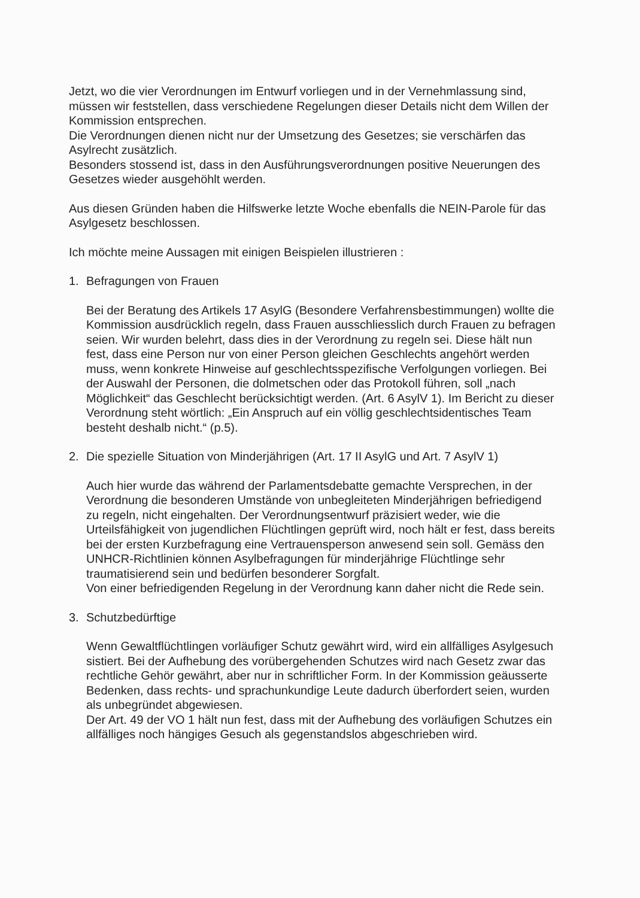Jetzt, wo die vier Verordnungen im Entwurf vorliegen und in der Vernehmlassung sind, müssen wir feststellen, dass verschiedene Regelungen dieser Details nicht dem Willen der Kommission entsprechen.
Die Verordnungen dienen nicht nur der Umsetzung des Gesetzes; sie verschärfen das Asylrecht zusätzlich.
Besonders stossend ist, dass in den Ausführungsverordnungen positive Neuerungen des Gesetzes wieder ausgehöhlt werden.
Aus diesen Gründen haben die Hilfswerke letzte Woche ebenfalls die NEIN-Parole für das Asylgesetz beschlossen.
Ich möchte meine Aussagen mit einigen Beispielen illustrieren :
1. Befragungen von Frauen
Bei der Beratung des Artikels 17 AsylG (Besondere Verfahrensbestimmungen) wollte die Kommission ausdrücklich regeln, dass Frauen ausschliesslich durch Frauen zu befragen seien. Wir wurden belehrt, dass dies in der Verordnung zu regeln sei. Diese hält nun fest, dass eine Person nur von einer Person gleichen Geschlechts angehört werden muss, wenn konkrete Hinweise auf geschlechtsspezifische Verfolgungen vorliegen. Bei der Auswahl der Personen, die dolmetschen oder das Protokoll führen, soll „nach Möglichkeit“ das Geschlecht berücksichtigt werden. (Art. 6 AsylV 1). Im Bericht zu dieser Verordnung steht wörtlich: „Ein Anspruch auf ein völlig geschlechtsidentisches Team besteht deshalb nicht.“ (p.5).
2. Die spezielle Situation von Minderjährigen (Art. 17 II AsylG und Art. 7 AsylV 1)
Auch hier wurde das während der Parlamentsdebatte gemachte Versprechen, in der Verordnung die besonderen Umstände von unbegleiteten Minderjährigen befriedigend zu regeln, nicht eingehalten. Der Verordnungsentwurf präzisiert weder, wie die Urteilsfähigkeit von jugendlichen Flüchtlingen geprüft wird, noch hält er fest, dass bereits bei der ersten Kurzbefragung eine Vertrauensperson anwesend sein soll. Gemäss den UNHCR-Richtlinien können Asylbefragungen für minderjährige Flüchtlinge sehr traumatisierend sein und bedürfen besonderer Sorgfalt.
Von einer befriedigenden Regelung in der Verordnung kann daher nicht die Rede sein.
3. Schutzbedürftige
Wenn Gewaltflüchtlingen vorläufiger Schutz gewährt wird, wird ein allfälliges Asylgesuch sistiert. Bei der Aufhebung des vorübergehenden Schutzes wird nach Gesetz zwar das rechtliche Gehör gewährt, aber nur in schriftlicher Form. In der Kommission geäusserte Bedenken, dass rechts- und sprachunkundige Leute dadurch überfordert seien, wurden als unbegründet abgewiesen.
Der Art. 49 der VO 1 hält nun fest, dass mit der Aufhebung des vorläufigen Schutzes ein allfälliges noch hängiges Gesuch als gegenstandslos abgeschrieben wird.